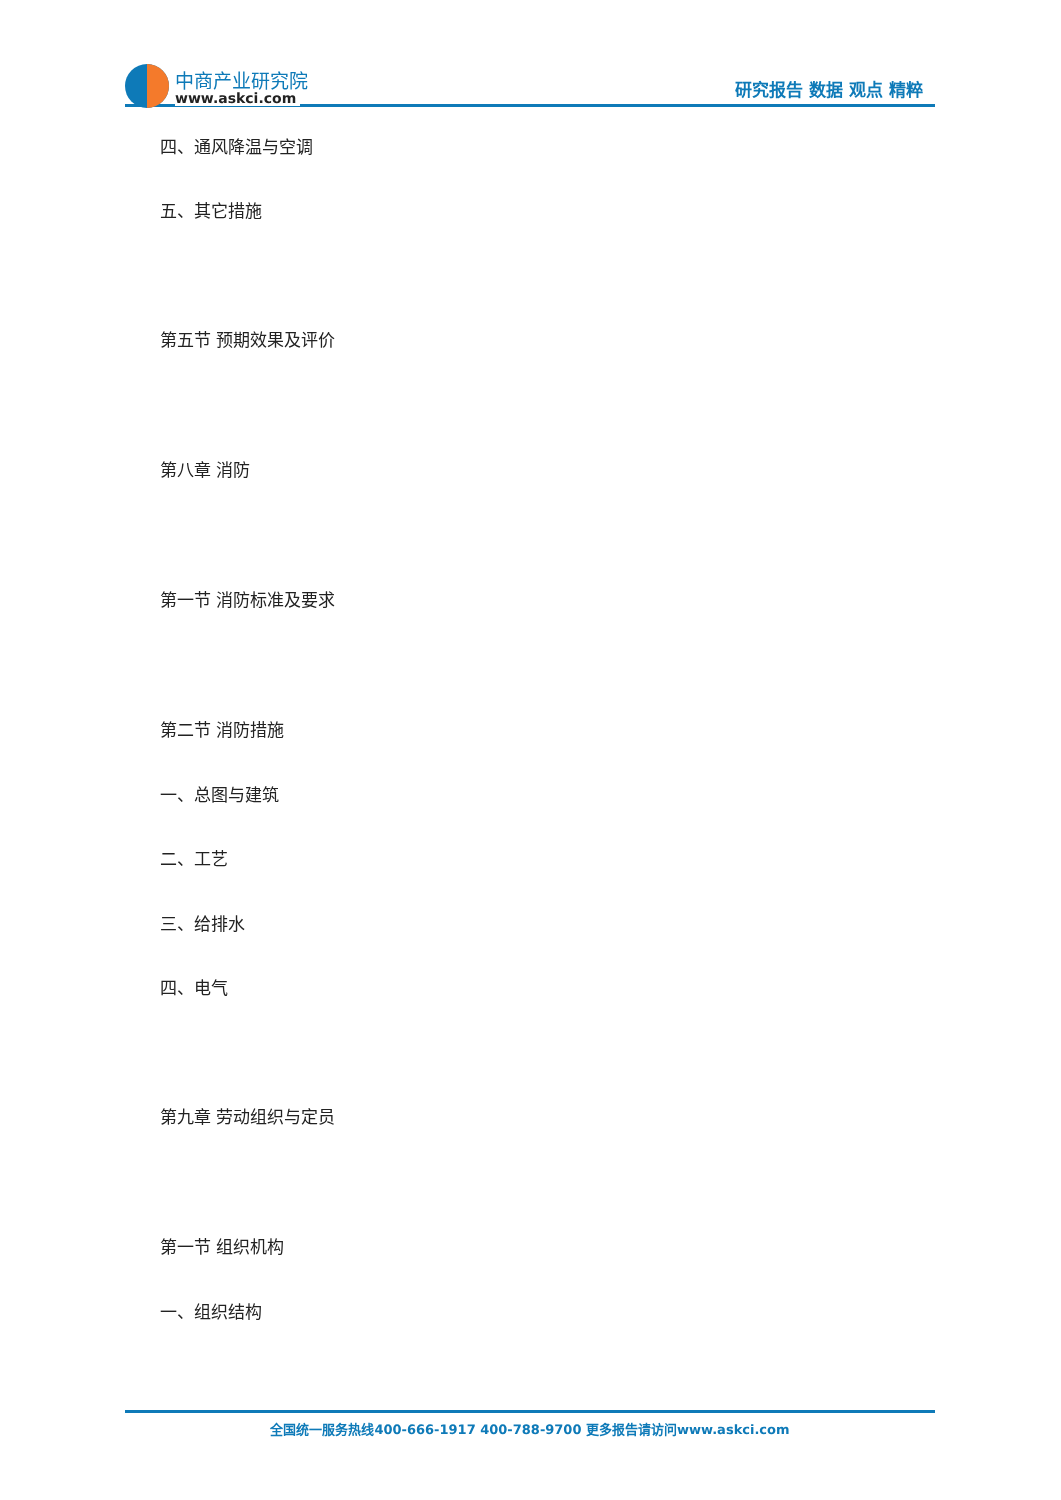中商产业研究院
www.askci.com
研究报告 数据 观点 精粹
四、通风降温与空调
五、其它措施
第五节 预期效果及评价
第八章 消防
第一节 消防标准及要求
第二节 消防措施
一、总图与建筑
二、工艺
三、给排水
四、电气
第九章 劳动组织与定员
第一节 组织机构
一、组织结构
全国统一服务热线400-666-1917 400-788-9700 更多报告请访问www.askci.com